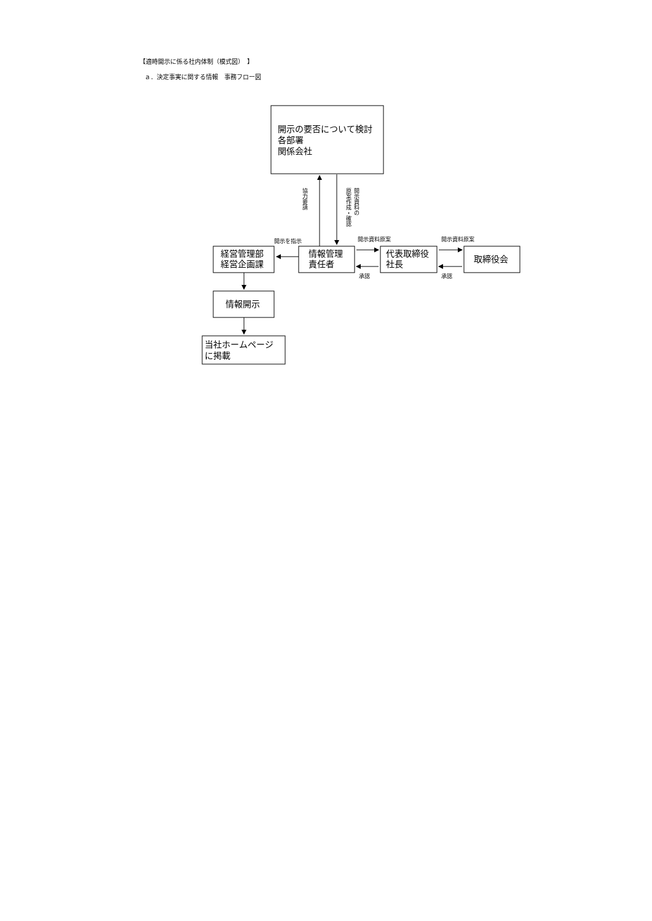【適時開示に係る社内体制（模式図）　】
ａ．決定事実に関する情報　事務フロー図
開示の要否について検討
各部署
関係会社
経営管理部
経営企画課
情報管理
責任者
代表取締役
社長
取締役会
情報開示
当社ホームページ
に掲載
協力要請
開示資料の
原案作成・確認
開示を指示
開示資料原案
開示資料原案
承認
承認